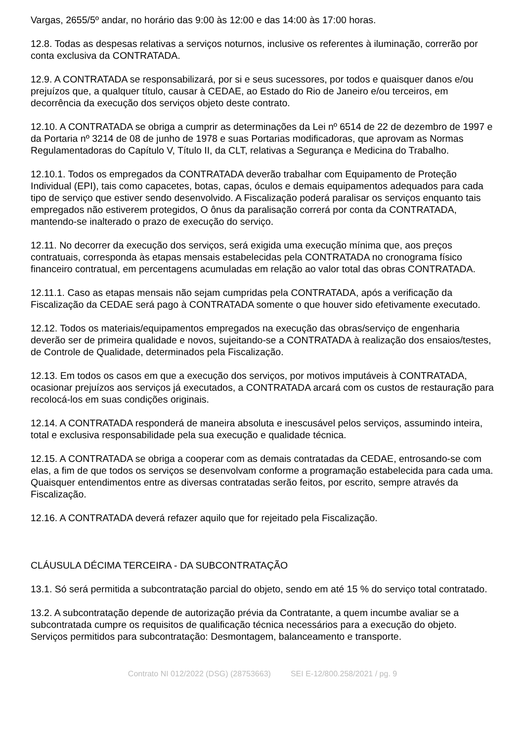Vargas, 2655/5º andar, no horário das 9:00 às 12:00 e das 14:00 às 17:00 horas.
12.8. Todas as despesas relativas a serviços noturnos, inclusive os referentes à iluminação, correrão por conta exclusiva da CONTRATADA.
12.9. A CONTRATADA se responsabilizará, por si e seus sucessores, por todos e quaisquer danos e/ou prejuízos que, a qualquer título, causar à CEDAE, ao Estado do Rio de Janeiro e/ou terceiros, em decorrência da execução dos serviços objeto deste contrato.
12.10. A CONTRATADA se obriga a cumprir as determinações da Lei nº 6514 de 22 de dezembro de 1997 e da Portaria nº 3214 de 08 de junho de 1978 e suas Portarias modificadoras, que aprovam as Normas Regulamentadoras do Capítulo V, Título II, da CLT, relativas a Segurança e Medicina do Trabalho.
12.10.1. Todos os empregados da CONTRATADA deverão trabalhar com Equipamento de Proteção Individual (EPI), tais como capacetes, botas, capas, óculos e demais equipamentos adequados para cada tipo de serviço que estiver sendo desenvolvido. A Fiscalização poderá paralisar os serviços enquanto tais empregados não estiverem protegidos, O ônus da paralisação correrá por conta da CONTRATADA, mantendo-se inalterado o prazo de execução do serviço.
12.11. No decorrer da execução dos serviços, será exigida uma execução mínima que, aos preços contratuais, corresponda às etapas mensais estabelecidas pela CONTRATADA no cronograma físico financeiro contratual, em percentagens acumuladas em relação ao valor total das obras CONTRATADA.
12.11.1. Caso as etapas mensais não sejam cumpridas pela CONTRATADA, após a verificação da Fiscalização da CEDAE será pago à CONTRATADA somente o que houver sido efetivamente executado.
12.12. Todos os materiais/equipamentos empregados na execução das obras/serviço de engenharia deverão ser de primeira qualidade e novos, sujeitando-se a CONTRATADA à realização dos ensaios/testes, de Controle de Qualidade, determinados pela Fiscalização.
12.13. Em todos os casos em que a execução dos serviços, por motivos imputáveis à CONTRATADA, ocasionar prejuízos aos serviços já executados, a CONTRATADA arcará com os custos de restauração para recolocá-los em suas condições originais.
12.14. A CONTRATADA responderá de maneira absoluta e inescusável pelos serviços, assumindo inteira, total e exclusiva responsabilidade pela sua execução e qualidade técnica.
12.15. A CONTRATADA se obriga a cooperar com as demais contratadas da CEDAE, entrosando-se com elas, a fim de que todos os serviços se desenvolvam conforme a programação estabelecida para cada uma. Quaisquer entendimentos entre as diversas contratadas serão feitos, por escrito, sempre através da Fiscalização.
12.16. A CONTRATADA deverá refazer aquilo que for rejeitado pela Fiscalização.
CLÁUSULA DÉCIMA TERCEIRA - DA SUBCONTRATAÇÃO
13.1. Só será permitida a subcontratação parcial do objeto, sendo em até 15 % do serviço total contratado.
13.2. A subcontratação depende de autorização prévia da Contratante, a quem incumbe avaliar se a subcontratada cumpre os requisitos de qualificação técnica necessários para a execução do objeto. Serviços permitidos para subcontratação: Desmontagem, balanceamento e transporte.
Contrato NI 012/2022 (DSG) (28753663) SEI E-12/800.258/2021 / pg. 9